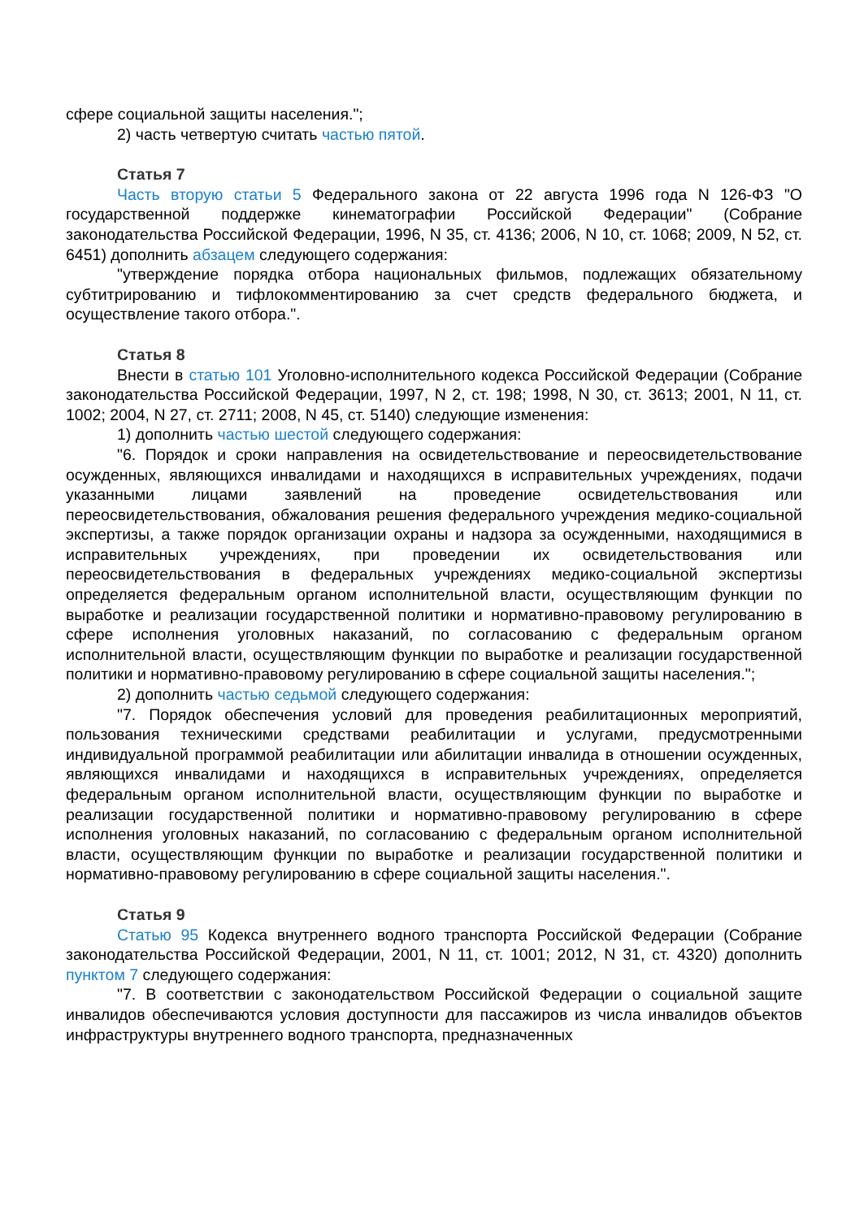сфере социальной защиты населения.";
2) часть четвертую считать частью пятой.
Статья 7
Часть вторую статьи 5 Федерального закона от 22 августа 1996 года N 126-ФЗ "О государственной поддержке кинематографии Российской Федерации" (Собрание законодательства Российской Федерации, 1996, N 35, ст. 4136; 2006, N 10, ст. 1068; 2009, N 52, ст. 6451) дополнить абзацем следующего содержания:
"утверждение порядка отбора национальных фильмов, подлежащих обязательному субтитрированию и тифлокомментированию за счет средств федерального бюджета, и осуществление такого отбора.".
Статья 8
Внести в статью 101 Уголовно-исполнительного кодекса Российской Федерации (Собрание законодательства Российской Федерации, 1997, N 2, ст. 198; 1998, N 30, ст. 3613; 2001, N 11, ст. 1002; 2004, N 27, ст. 2711; 2008, N 45, ст. 5140) следующие изменения:
1) дополнить частью шестой следующего содержания:
"6. Порядок и сроки направления на освидетельствование и переосвидетельствование осужденных, являющихся инвалидами и находящихся в исправительных учреждениях, подачи указанными лицами заявлений на проведение освидетельствования или переосвидетельствования, обжалования решения федерального учреждения медико-социальной экспертизы, а также порядок организации охраны и надзора за осужденными, находящимися в исправительных учреждениях, при проведении их освидетельствования или переосвидетельствования в федеральных учреждениях медико-социальной экспертизы определяется федеральным органом исполнительной власти, осуществляющим функции по выработке и реализации государственной политики и нормативно-правовому регулированию в сфере исполнения уголовных наказаний, по согласованию с федеральным органом исполнительной власти, осуществляющим функции по выработке и реализации государственной политики и нормативно-правовому регулированию в сфере социальной защиты населения.";
2) дополнить частью седьмой следующего содержания:
"7. Порядок обеспечения условий для проведения реабилитационных мероприятий, пользования техническими средствами реабилитации и услугами, предусмотренными индивидуальной программой реабилитации или абилитации инвалида в отношении осужденных, являющихся инвалидами и находящихся в исправительных учреждениях, определяется федеральным органом исполнительной власти, осуществляющим функции по выработке и реализации государственной политики и нормативно-правовому регулированию в сфере исполнения уголовных наказаний, по согласованию с федеральным органом исполнительной власти, осуществляющим функции по выработке и реализации государственной политики и нормативно-правовому регулированию в сфере социальной защиты населения.".
Статья 9
Статью 95 Кодекса внутреннего водного транспорта Российской Федерации (Собрание законодательства Российской Федерации, 2001, N 11, ст. 1001; 2012, N 31, ст. 4320) дополнить пунктом 7 следующего содержания:
"7. В соответствии с законодательством Российской Федерации о социальной защите инвалидов обеспечиваются условия доступности для пассажиров из числа инвалидов объектов инфраструктуры внутреннего водного транспорта, предназначенных